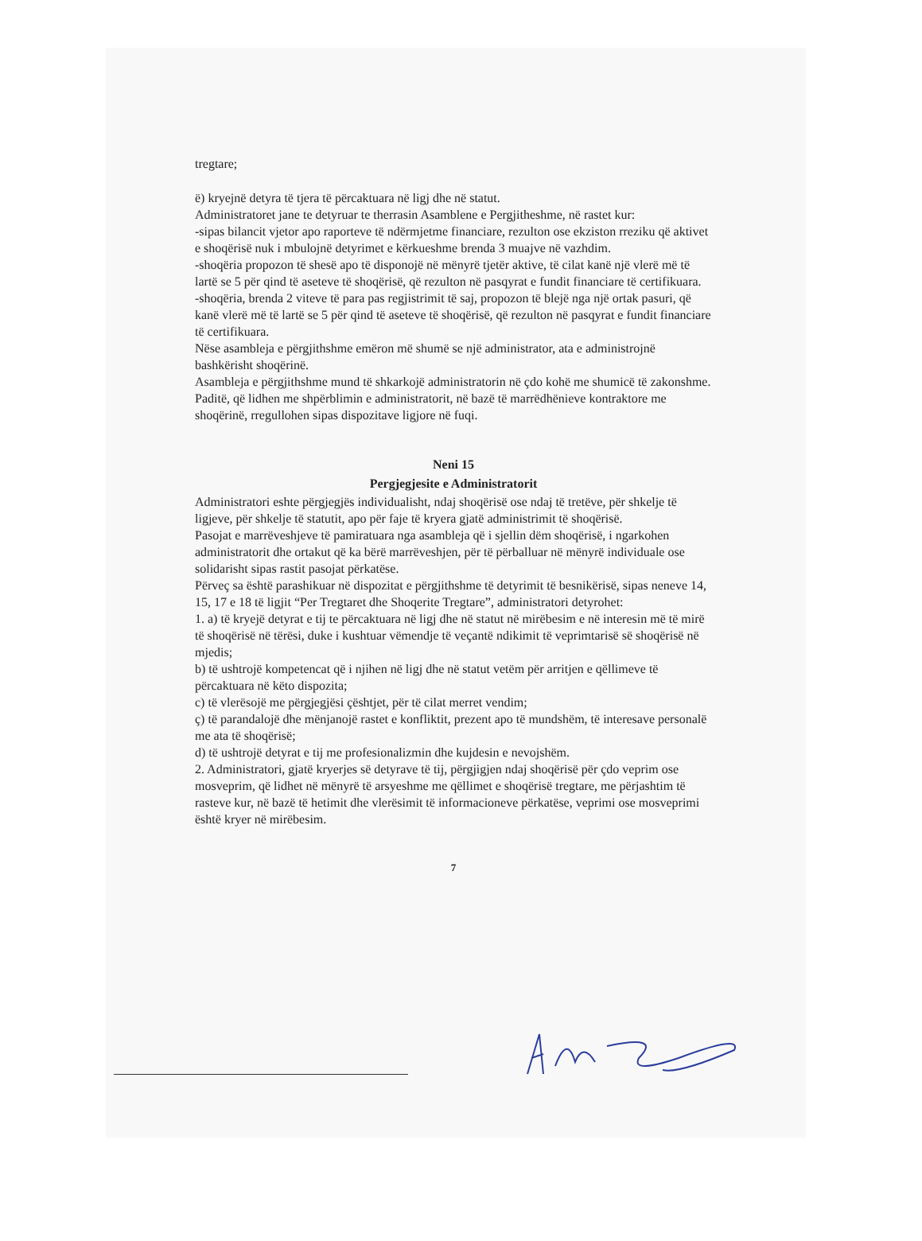tregtare;
ë) kryejnë detyra të tjera të përcaktuara në ligj dhe në statut.
Administratoret jane te detyruar te therrasin Asamblene e Pergjitheshme, në rastet kur:
-sipas bilancit vjetor apo raporteve të ndërmjetme financiare, rezulton ose ekziston rreziku që aktivet e shoqërisë nuk i mbulojnë detyrimet e kërkueshme brenda 3 muajve në vazhdim.
-shoqëria propozon të shesë apo të disponojë në mënyrë tjetër aktive, të cilat kanë një vlerë më të lartë se 5 për qind të aseteve të shoqërisë, që rezulton në pasqyrat e fundit financiare të certifikuara.
-shoqëria, brenda 2 viteve të para pas regjistrimit të saj, propozon të blejë nga një ortak pasuri, që kanë vlerë më të lartë se 5 për qind të aseteve të shoqërisë, që rezulton në pasqyrat e fundit financiare të certifikuara.
Nëse asambleja e përgjithshme emëron më shumë se një administrator, ata e administrojnë bashkërisht shoqërinë.
Asambleja e përgjithshme mund të shkarkojë administratorin në çdo kohë me shumicë të zakonshme. Paditë, që lidhen me shpërblimin e administratorit, në bazë të marrëdhënieve kontraktore me shoqërinë, rregullohen sipas dispozitave ligjore në fuqi.
Neni 15
Pergjegjesite e Administratorit
Administratori eshte përgjegjës individualisht, ndaj shoqërisë ose ndaj të tretëve, për shkelje të ligjeve, për shkelje të statutit, apo për faje të kryera gjatë administrimit të shoqërisë.
Pasojat e marrëveshjeve të pamiratuara nga asambleja që i sjellin dëm shoqërisë, i ngarkohen administratorit dhe ortakut që ka bërë marrëveshjen, për të përballuar në mënyrë individuale ose solidarisht sipas rastit pasojat përkatëse.
Përveç sa është parashikuar në dispozitat e përgjithshme të detyrimit të besnikërisë, sipas neneve 14, 15, 17 e 18 të ligjit “Per Tregtaret dhe Shoqerite Tregtare”, administratori detyrohet:
1. a) të kryejë detyrat e tij te përcaktuara në ligj dhe në statut në mirëbesim e në interesin më të mirë të shoqërisë në tërësi, duke i kushtuar vëmendje të veçantë ndikimit të veprimtarisë së shoqërisë në mjedis;
b) të ushtrojë kompetencat që i njihen në ligj dhe në statut vetëm për arritjen e qëllimeve të përcaktuara në këto dispozita;
c) të vlerësojë me përgjegjësi çështjet, për të cilat merret vendim;
ç) të parandalojë dhe mënjanojë rastet e konfliktit, prezent apo të mundshëm, të interesave personalë me ata të shoqërisë;
d) të ushtrojë detyrat e tij me profesionalizmin dhe kujdesin e nevojshëm.
2. Administratori, gjatë kryerjes së detyrave të tij, përgjigjen ndaj shoqërisë për çdo veprim ose mosveprim, që lidhet në mënyrë të arsyeshme me qëllimet e shoqërisë tregtare, me përjashtim të rasteve kur, në bazë të hetimit dhe vlerësimit të informacioneve përkatëse, veprimi ose mosveprimi është kryer në mirëbesim.
7